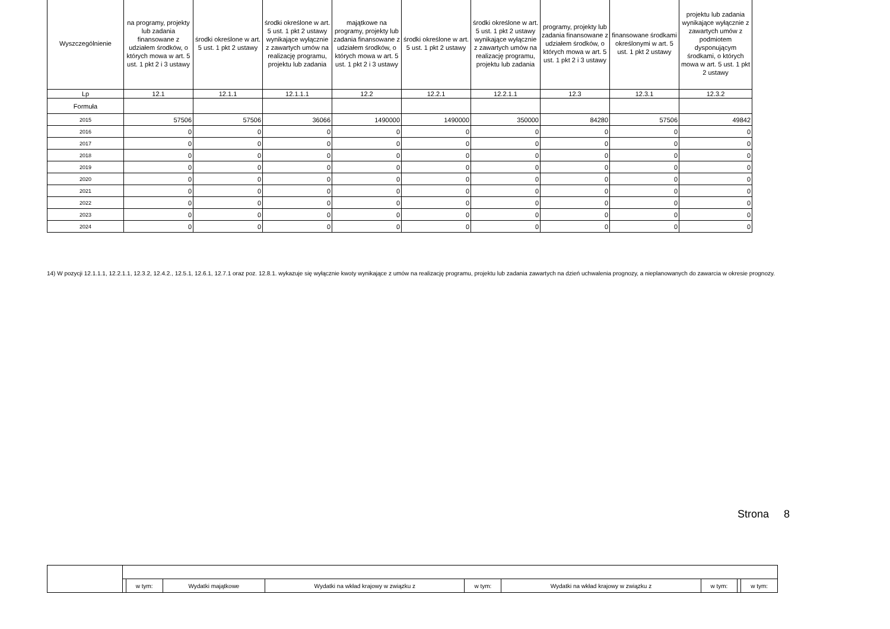| Wyszczególnienie | na programy, projekty lub zadania finansowane z udziałem środków, o których mowa w art. 5 ust. 1 pkt 2 i 3 ustawy | środki określone w art. 5 ust. 1 pkt 2 ustawy | środki określone w art. 5 ust. 1 pkt 2 ustawy wynikające wyłącznie z zawartych umów na realizację programu, projektu lub zadania | majątkowe na programy, projekty lub zadania finansowane z udziałem środków, o których mowa w art. 5 ust. 1 pkt 2 i 3 ustawy | środki określone w art. 5 ust. 1 pkt 2 ustawy | środki określone w art. 5 ust. 1 pkt 2 ustawy wynikające wyłącznie z zawartych umów na realizację programu, projektu lub zadania | programy, projekty lub zadania finansowane z udziałem środków, o których mowa w art. 5 ust. 1 pkt 2 i 3 ustawy | finansowane środkami określonymi w art. 5 ust. 1 pkt 2 ustawy | projektu lub zadania wynikające wyłącznie z zawartych umów z podmiotem dysponującym środkami, o których mowa w art. 5 ust. 1 pkt 2 ustawy |
| --- | --- | --- | --- | --- | --- | --- | --- | --- | --- |
| Lp | 12.1 | 12.1.1 | 12.1.1.1 | 12.2 | 12.2.1 | 12.2.1.1 | 12.3 | 12.3.1 | 12.3.2 |
| Formuła | | | | | | | | | |
| 2015 | 57506 | 57506 | 36066 | 1490000 | 1490000 | 350000 | 84280 | 57506 | 49842 |
| 2016 | 0 | 0 | 0 | 0 | 0 | 0 | 0 | 0 | 0 |
| 2017 | 0 | 0 | 0 | 0 | 0 | 0 | 0 | 0 | 0 |
| 2018 | 0 | 0 | 0 | 0 | 0 | 0 | 0 | 0 | 0 |
| 2019 | 0 | 0 | 0 | 0 | 0 | 0 | 0 | 0 | 0 |
| 2020 | 0 | 0 | 0 | 0 | 0 | 0 | 0 | 0 | 0 |
| 2021 | 0 | 0 | 0 | 0 | 0 | 0 | 0 | 0 | 0 |
| 2022 | 0 | 0 | 0 | 0 | 0 | 0 | 0 | 0 | 0 |
| 2023 | 0 | 0 | 0 | 0 | 0 | 0 | 0 | 0 | 0 |
| 2024 | 0 | 0 | 0 | 0 | 0 | 0 | 0 | 0 | 0 |
14) W pozycji 12.1.1.1, 12.2.1.1, 12.3.2, 12.4.2., 12.5.1, 12.6.1, 12.7.1 oraz poz. 12.8.1. wykazuje się wyłącznie kwoty wynikające z umów na realizację programu, projektu lub zadania zawartych na dzień uchwalenia prognozy, a nieplanowanych do zawarcia w okresie prognozy.
Strona 8
| | | w tym: | Wydatki majątkowe | Wydatki na wkład krajowy w związku z | w tym: | Wydatki na wkład krajowy w związku z | w tym: | | w tym: |